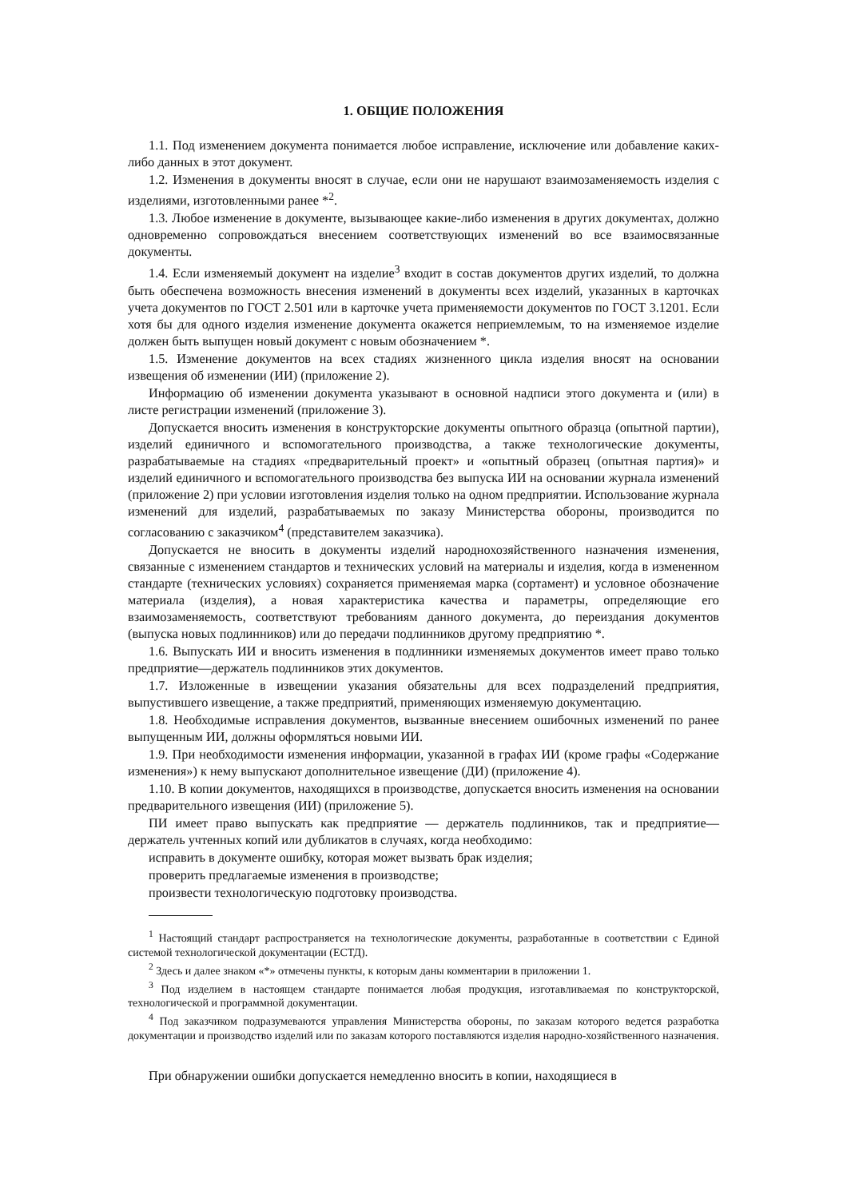1. ОБЩИЕ ПОЛОЖЕНИЯ
1.1. Под изменением документа понимается любое исправление, исключение или добавление каких-либо данных в этот документ.
1.2. Изменения в документы вносят в случае, если они не нарушают взаимозаменяемость изделия с изделиями, изготовленными ранее *<sup>2</sup>.
1.3. Любое изменение в документе, вызывающее какие-либо изменения в других документах, должно одновременно сопровождаться внесением соответствующих изменений во все взаимосвязанные документы.
1.4. Если изменяемый документ на изделие<sup>3</sup> входит в состав документов других изделий, то должна быть обеспечена возможность внесения изменений в документы всех изделий, указанных в карточках учета документов по ГОСТ 2.501 или в карточке учета применяемости документов по ГОСТ 3.1201. Если хотя бы для одного изделия изменение документа окажется неприемлемым, то на изменяемое изделие должен быть выпущен новый документ с новым обозначением *.
1.5. Изменение документов на всех стадиях жизненного цикла изделия вносят на основании извещения об изменении (ИИ) (приложение 2).
Информацию об изменении документа указывают в основной надписи этого документа и (или) в листе регистрации изменений (приложение 3).
Допускается вносить изменения в конструкторские документы опытного образца (опытной партии), изделий единичного и вспомогательного производства, а также технологические документы, разрабатываемые на стадиях «предварительный проект» и «опытный образец (опытная партия)» и изделий единичного и вспомогательного производства без выпуска ИИ на основании журнала изменений (приложение 2) при условии изготовления изделия только на одном предприятии. Использование журнала изменений для изделий, разрабатываемых по заказу Министерства обороны, производится по согласованию с заказчиком<sup>4</sup> (представителем заказчика).
Допускается не вносить в документы изделий народнохозяйственного назначения изменения, связанные с изменением стандартов и технических условий на материалы и изделия, когда в измененном стандарте (технических условиях) сохраняется применяемая марка (сортамент) и условное обозначение материала (изделия), а новая характеристика качества и параметры, определяющие его взаимозаменяемость, соответствуют требованиям данного документа, до переиздания документов (выпуска новых подлинников) или до передачи подлинников другому предприятию *.
1.6. Выпускать ИИ и вносить изменения в подлинники изменяемых документов имеет право только предприятие—держатель подлинников этих документов.
1.7. Изложенные в извещении указания обязательны для всех подразделений предприятия, выпустившего извещение, а также предприятий, применяющих изменяемую документацию.
1.8. Необходимые исправления документов, вызванные внесением ошибочных изменений по ранее выпущенным ИИ, должны оформляться новыми ИИ.
1.9. При необходимости изменения информации, указанной в графах ИИ (кроме графы «Содержание изменения») к нему выпускают дополнительное извещение (ДИ) (приложение 4).
1.10. В копии документов, находящихся в производстве, допускается вносить изменения на основании предварительного извещения (ИИ) (приложение 5).
ПИ имеет право выпускать как предприятие — держатель подлинников, так и предприятие—держатель учтенных копий или дубликатов в случаях, когда необходимо:
исправить в документе ошибку, которая может вызвать брак изделия;
проверить предлагаемые изменения в производстве;
произвести технологическую подготовку производства.
<sup>1</sup> Настоящий стандарт распространяется на технологические документы, разработанные в соответствии с Единой системой технологической документации (ЕСТД).
<sup>2</sup> Здесь и далее знаком «*» отмечены пункты, к которым даны комментарии в приложении 1.
<sup>3</sup> Под изделием в настоящем стандарте понимается любая продукция, изготавливаемая по конструкторской, технологической и программной документации.
<sup>4</sup> Под заказчиком подразумеваются управления Министерства обороны, по заказам которого ведется разработка документации и производство изделий или по заказам которого поставляются изделия народно-хозяйственного назначения.
При обнаружении ошибки допускается немедленно вносить в копии, находящиеся в